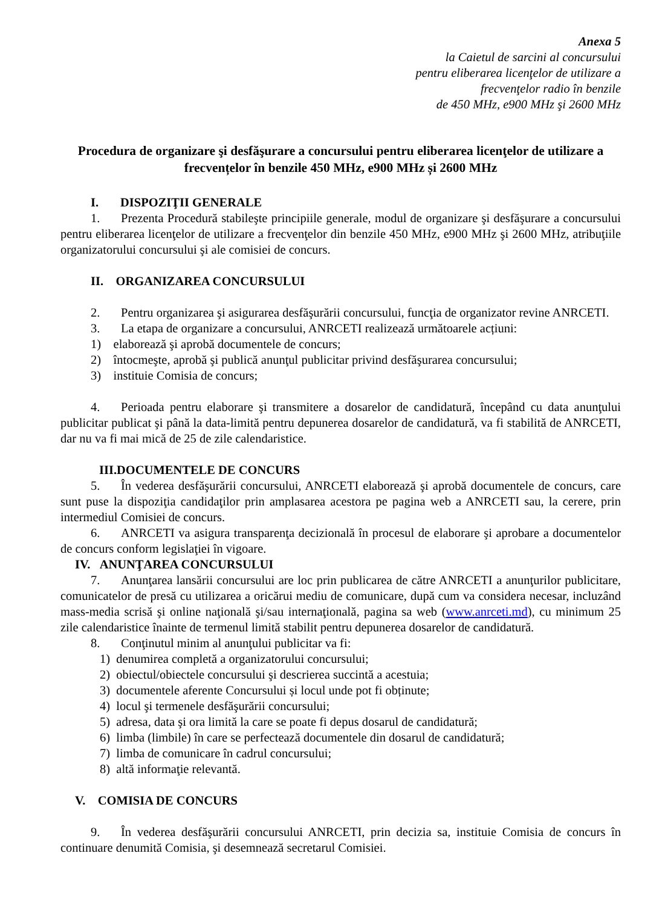Anexa 5
la Caietul de sarcini al concursului
pentru eliberarea licenţelor de utilizare a
frecvenţelor radio în benzile
de 450 MHz, e900 MHz şi 2600 MHz
Procedura de organizare şi desfăşurare a concursului pentru eliberarea licenţelor de utilizare a frecvențelor în benzile 450 MHz, e900 MHz și 2600 MHz
I. DISPOZIŢII GENERALE
1. Prezenta Procedură stabileşte principiile generale, modul de organizare şi desfăşurare a concursului pentru eliberarea licenţelor de utilizare a frecvenţelor din benzile 450 MHz, e900 MHz şi 2600 MHz, atribuţiile organizatorului concursului şi ale comisiei de concurs.
II. ORGANIZAREA CONCURSULUI
2. Pentru organizarea şi asigurarea desfăşurării concursului, funcţia de organizator revine ANRCETI.
3. La etapa de organizare a concursului, ANRCETI realizează următoarele acțiuni:
1) elaborează şi aprobă documentele de concurs;
2) întocmeşte, aprobă şi publică anunţul publicitar privind desfăşurarea concursului;
3) instituie Comisia de concurs;
4. Perioada pentru elaborare şi transmitere a dosarelor de candidatură, începând cu data anunţului publicitar publicat şi până la data-limită pentru depunerea dosarelor de candidatură, va fi stabilită de ANRCETI, dar nu va fi mai mică de 25 de zile calendaristice.
III.DOCUMENTELE DE CONCURS
5. În vederea desfăşurării concursului, ANRCETI elaborează şi aprobă documentele de concurs, care sunt puse la dispoziţia candidaţilor prin amplasarea acestora pe pagina web a ANRCETI sau, la cerere, prin intermediul Comisiei de concurs.
6. ANRCETI va asigura transparenţa decizională în procesul de elaborare şi aprobare a documentelor de concurs conform legislaţiei în vigoare.
IV. ANUNŢAREA CONCURSULUI
7. Anunţarea lansării concursului are loc prin publicarea de către ANRCETI a anunţurilor publicitare, comunicatelor de presă cu utilizarea a oricărui mediu de comunicare, după cum va considera necesar, incluzând mass-media scrisă şi online naţională şi/sau internaţională, pagina sa web (www.anrceti.md), cu minimum 25 zile calendaristice înainte de termenul limită stabilit pentru depunerea dosarelor de candidatură.
8. Conţinutul minim al anunţului publicitar va fi:
1) denumirea completă a organizatorului concursului;
2) obiectul/obiectele concursului şi descrierea succintă a acestuia;
3) documentele aferente Concursului și locul unde pot fi obținute;
4) locul şi termenele desfăşurării concursului;
5) adresa, data şi ora limită la care se poate fi depus dosarul de candidatură;
6) limba (limbile) în care se perfectează documentele din dosarul de candidatură;
7) limba de comunicare în cadrul concursului;
8) altă informaţie relevantă.
V. COMISIA DE CONCURS
9. În vederea desfăşurării concursului ANRCETI, prin decizia sa, instituie Comisia de concurs în continuare denumită Comisia, şi desemnează secretarul Comisiei.